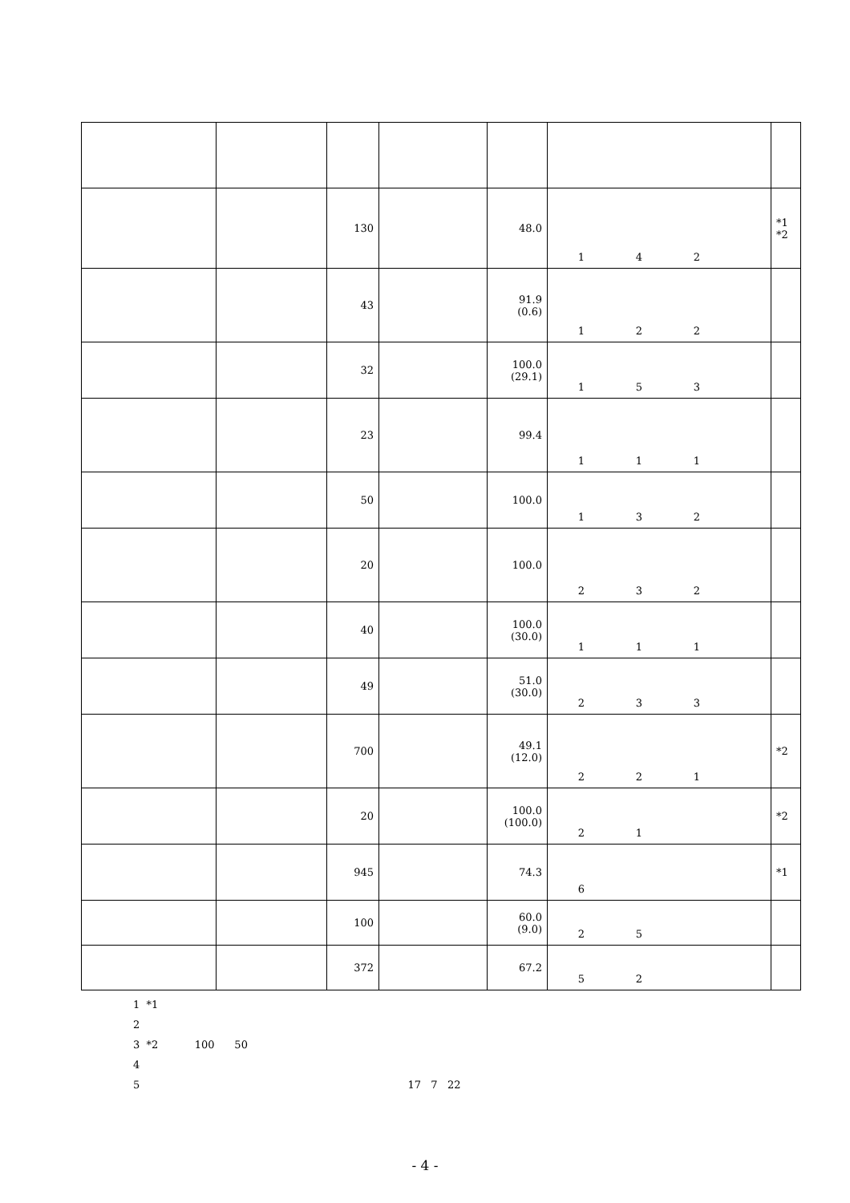| | | 130 | | 48.0 | 1 4 2 | *1 *2 |
| | | 43 | | 91.9 (0.6) | 1 2 2 | |
| | | 32 | | 100.0 (29.1) | 1 5 3 | |
| | | 23 | | 99.4 | 1 1 1 | |
| | | 50 | | 100.0 | 1 3 2 | |
| | | 20 | | 100.0 | 2 3 2 | |
| | | 40 | | 100.0 (30.0) | 1 1 1 | |
| | | 49 | | 51.0 (30.0) | 2 3 3 | |
| | | 700 | | 49.1 (12.0) | 2 2 1 | *2 |
| | | 20 | | 100.0 (100.0) | 2 1 | *2 |
| | | 945 | | 74.3 | 6 | *1 |
| | | 100 | | 60.0 (9.0) | 2 5 | |
| | | 372 | | 67.2 | 5 2 | |
1 *1
2
3 *2 100 50
4
5 17 7 22
- 4 -